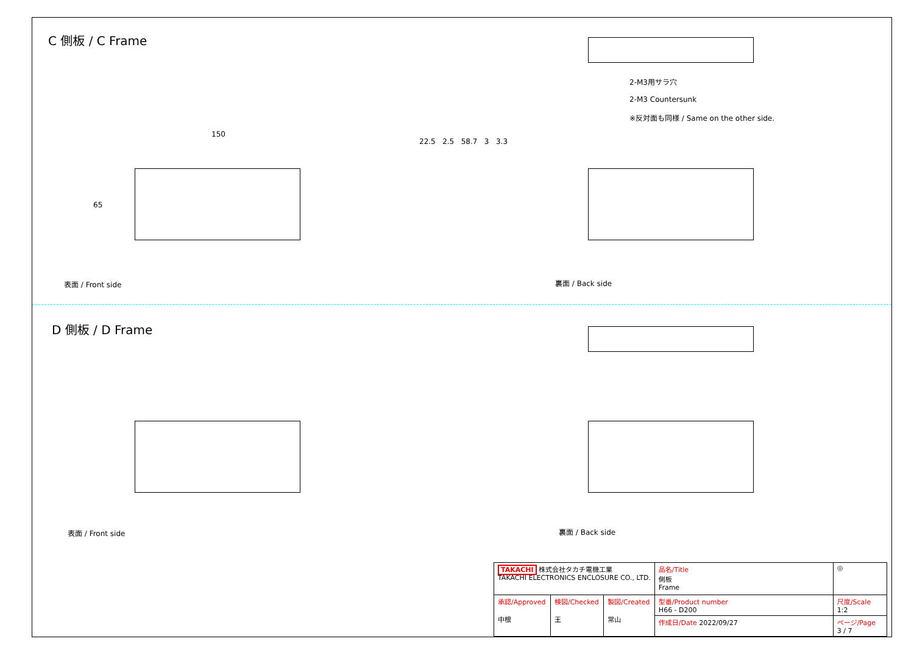C 側板 / C Frame
2-M3用サラ穴
2-M3 Countersunk
※反対面も同様 / Same on the other side.
150
22.5 2.5 58.7 3 3.3
65
表面 / Front side 裏面 / Back side
D 側板 / D Frame
表面 / Front side 裏面 / Back side
| TAKACHI 株式会社タカチ電機工業 TAKACHI ELECTRONICS ENCLOSURE CO., LTD. | | | 品名/Title 側板 Frame | ◎ |
| 承認/Approved 中根 | 検図/Checked 王 | 製図/Created 常山 | 型番/Product number H66 - D200 | 尺度/Scale 1:2 |
| | | | 作成日/Date 2022/09/27 | ページ/Page 3 / 7 |